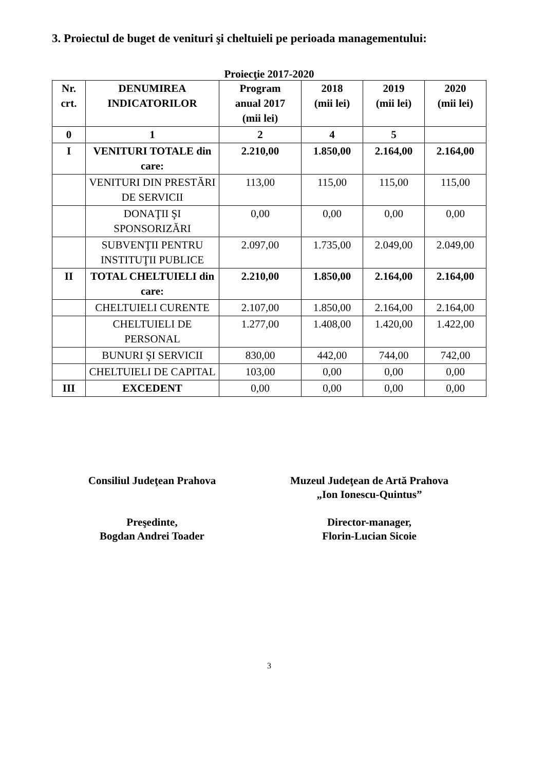3. Proiectul de buget de venituri şi cheltuieli pe perioada managementului:
Proiecţie 2017-2020
| Nr. crt. | DENUMIREA INDICATORILOR | Program anual 2017 (mii lei) | 2018 (mii lei) | 2019 (mii lei) | 2020 (mii lei) |
| --- | --- | --- | --- | --- | --- |
| 0 | 1 | 2 | 4 | 5 | |
| I | VENITURI TOTALE din care: | 2.210,00 | 1.850,00 | 2.164,00 | 2.164,00 |
| | VENITURI DIN PRESTĂRI DE SERVICII | 113,00 | 115,00 | 115,00 | 115,00 |
| | DONAŢII ŞI SPONSORIZĂRI | 0,00 | 0,00 | 0,00 | 0,00 |
| | SUBVENŢII PENTRU INSTITUŢII PUBLICE | 2.097,00 | 1.735,00 | 2.049,00 | 2.049,00 |
| II | TOTAL CHELTUIELI din care: | 2.210,00 | 1.850,00 | 2.164,00 | 2.164,00 |
| | CHELTUIELI CURENTE | 2.107,00 | 1.850,00 | 2.164,00 | 2.164,00 |
| | CHELTUIELI DE PERSONAL | 1.277,00 | 1.408,00 | 1.420,00 | 1.422,00 |
| | BUNURI ŞI SERVICII | 830,00 | 442,00 | 744,00 | 742,00 |
| | CHELTUIELI DE CAPITAL | 103,00 | 0,00 | 0,00 | 0,00 |
| III | EXCEDENT | 0,00 | 0,00 | 0,00 | 0,00 |
Consiliul Judeţean Prahova
Preşedinte,
Bogdan Andrei Toader
Muzeul Judeţean de Artă Prahova
„Ion Ionescu-Quintus”
Director-manager,
Florin-Lucian Sicoie
3